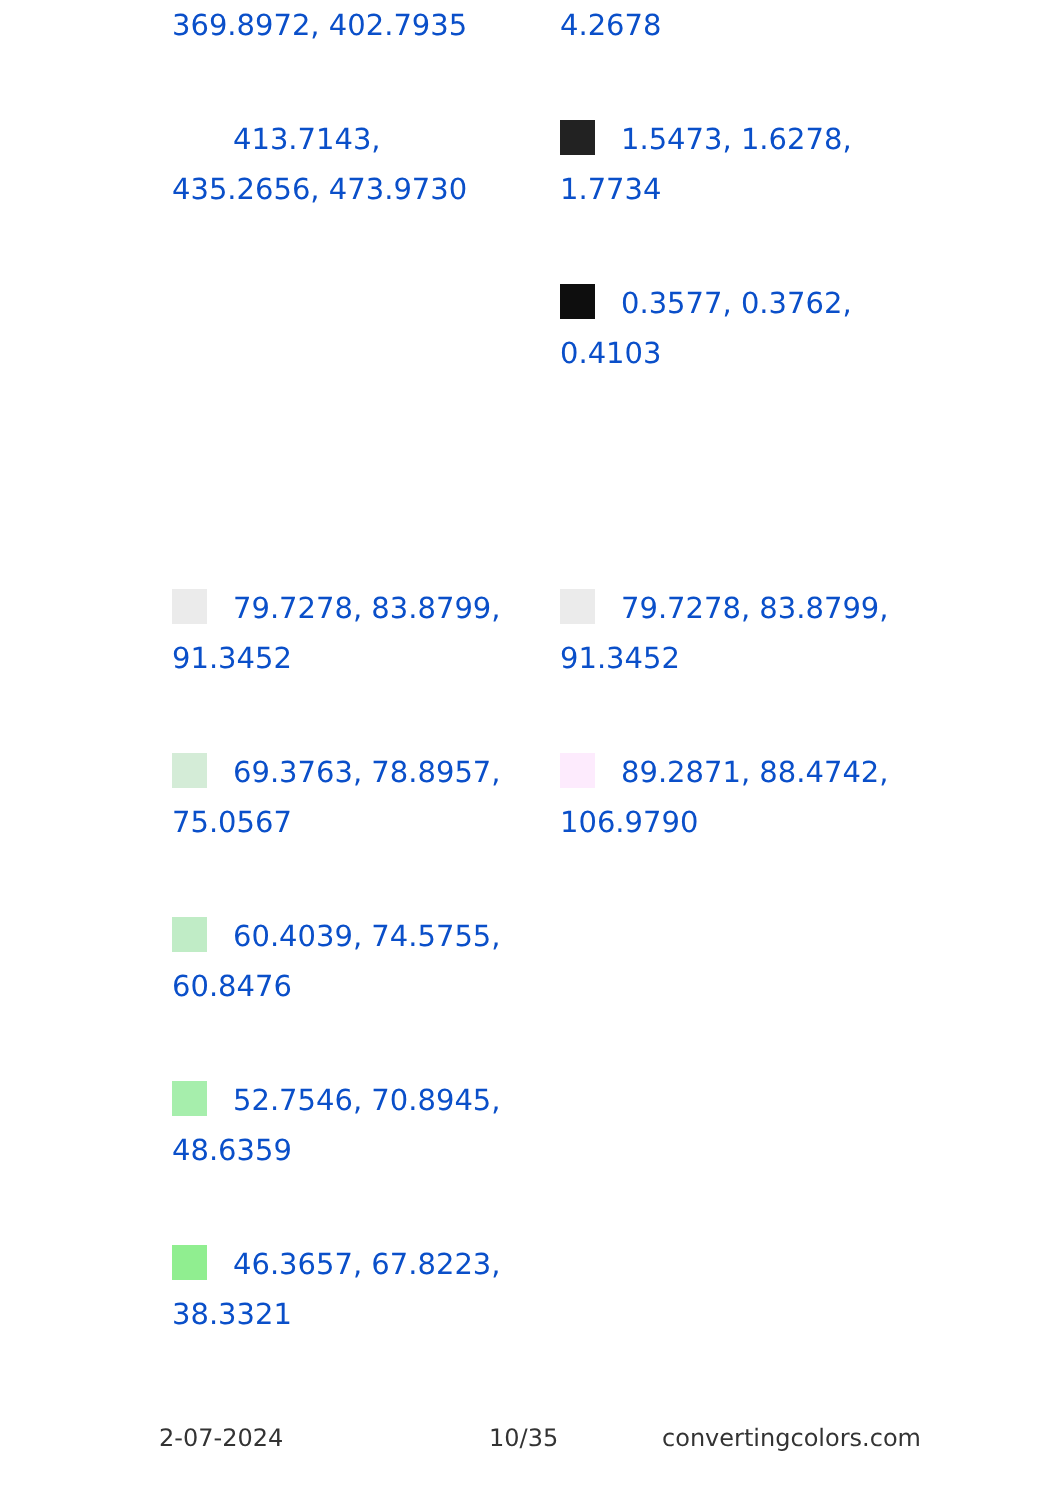369.8972, 402.7935 4.2678
413.7143, 435.2656, 473.9730
1.5473, 1.6278, 1.7734
0.3577, 0.3762, 0.4103
79.7278, 83.8799, 91.3452
79.7278, 83.8799, 91.3452
69.3763, 78.8957, 75.0567
89.2871, 88.4742, 106.9790
60.4039, 74.5755, 60.8476
52.7546, 70.8945, 48.6359
46.3657, 67.8223, 38.3321
2-07-2024 10/35 convertingcolors.com